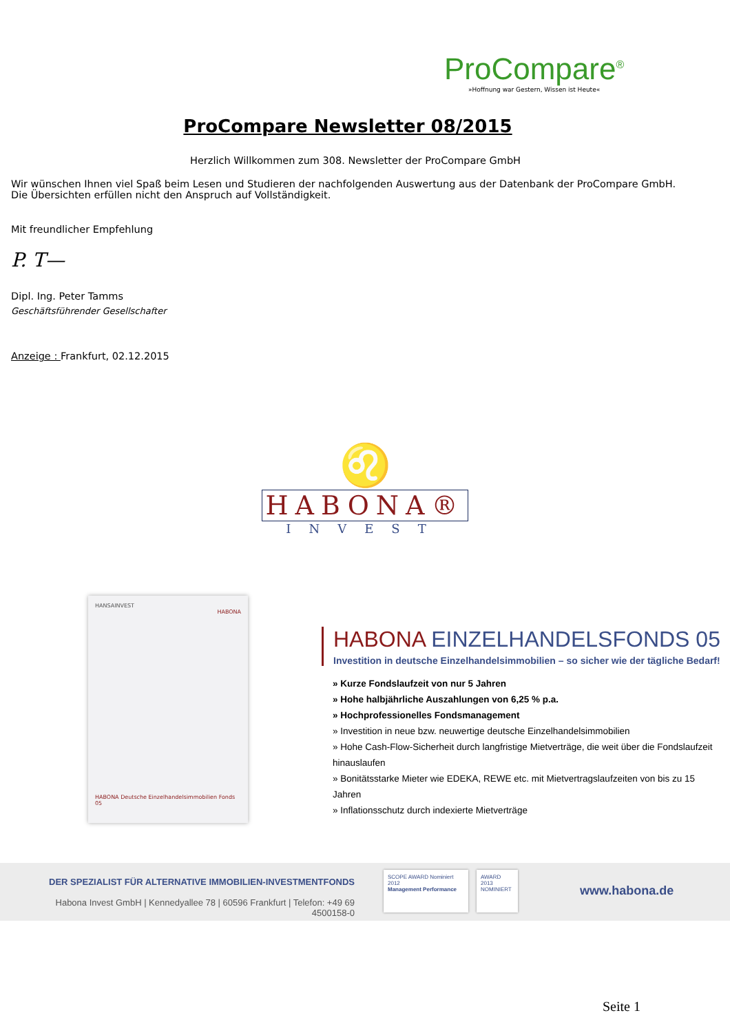ProCompare<sup>®</sup>
»Hoffnung war Gestern, Wissen ist Heute«
ProCompare Newsletter 08/2015
Herzlich Willkommen zum 308. Newsletter der ProCompare GmbH
Wir wünschen Ihnen viel Spaß beim Lesen und Studieren der nachfolgenden Auswertung aus der Datenbank der ProCompare GmbH.
Die Übersichten erfüllen nicht den Anspruch auf Vollständigkeit.
Mit freundlicher Empfehlung
P. T—
Dipl. Ing. Peter Tamms
Geschäftsführender Gesellschafter
Anzeige : Frankfurt, 02.12.2015
♌
HABONA®
INVEST
HANSAINVEST
HABONA
HABONA Deutsche Einzelhandelsimmobilien Fonds 05
HABONA EINZELHANDELSFONDS 05
Investition in deutsche Einzelhandelsimmobilien – so sicher wie der tägliche Bedarf!
» Kurze Fondslaufzeit von nur 5 Jahren
» Hohe halbjährliche Auszahlungen von 6,25 % p.a.
» Hochprofessionelles Fondsmanagement
» Investition in neue bzw. neuwertige deutsche Einzelhandelsimmobilien
» Hohe Cash-Flow-Sicherheit durch langfristige Mietverträge, die weit über die Fondslaufzeit hinauslaufen
» Bonitätsstarke Mieter wie EDEKA, REWE etc. mit Mietvertragslaufzeiten von bis zu 15 Jahren
» Inflationsschutz durch indexierte Mietverträge
DER SPEZIALIST FÜR ALTERNATIVE IMMOBILIEN-INVESTMENTFONDS
Habona Invest GmbH | Kennedyallee 78 | 60596 Frankfurt | Telefon: +49 69 4500158-0
SCOPE AWARD Nominiert 2012
Management Performance
AWARD 2013 NOMINIERT
www.habona.de
Seite 1